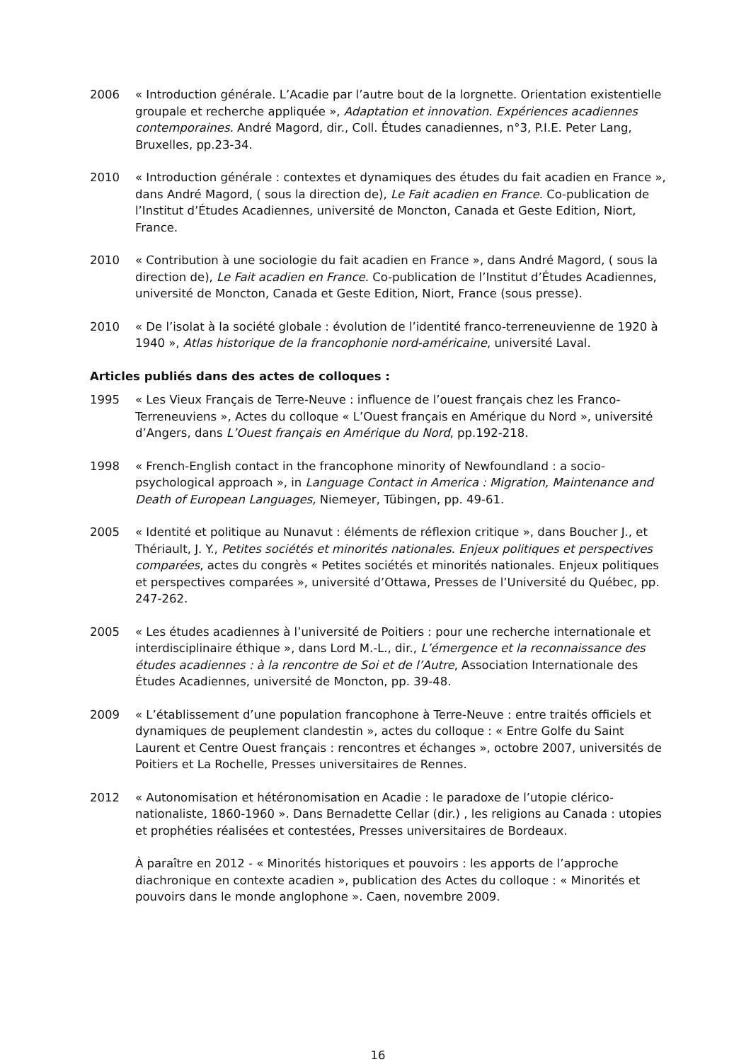2006 « Introduction générale. L’Acadie par l’autre bout de la lorgnette. Orientation existentielle groupale et recherche appliquée », Adaptation et innovation. Expériences acadiennes contemporaines. André Magord, dir., Coll. Études canadiennes, n°3, P.I.E. Peter Lang, Bruxelles, pp.23-34.
2010 « Introduction générale : contextes et dynamiques des études du fait acadien en France », dans André Magord, ( sous la direction de), Le Fait acadien en France. Co-publication de l’Institut d’Études Acadiennes, université de Moncton, Canada et Geste Edition, Niort, France.
2010 « Contribution à une sociologie du fait acadien en France », dans André Magord, ( sous la direction de), Le Fait acadien en France. Co-publication de l’Institut d’Études Acadiennes, université de Moncton, Canada et Geste Edition, Niort, France (sous presse).
2010 « De l’isolat à la société globale : évolution de l’identité franco-terreneuvienne de 1920 à 1940 », Atlas historique de la francophonie nord-américaine, université Laval.
Articles publiés dans des actes de colloques :
1995 « Les Vieux Français de Terre-Neuve : influence de l’ouest français chez les Franco-Terreneuviens », Actes du colloque « L’Ouest français en Amérique du Nord », université d’Angers, dans L’Ouest français en Amérique du Nord, pp.192-218.
1998 « French-English contact in the francophone minority of Newfoundland : a socio-psychological approach », in Language Contact in America : Migration, Maintenance and Death of European Languages, Niemeyer, Tübingen, pp. 49-61.
2005 « Identité et politique au Nunavut : éléments de réflexion critique », dans Boucher J., et Thériault, J. Y., Petites sociétés et minorités nationales. Enjeux politiques et perspectives comparées, actes du congrès « Petites sociétés et minorités nationales. Enjeux politiques et perspectives comparées », université d’Ottawa, Presses de l’Université du Québec, pp. 247-262.
2005 « Les études acadiennes à l’université de Poitiers : pour une recherche internationale et interdisciplinaire éthique », dans Lord M.-L., dir., L’émergence et la reconnaissance des études acadiennes : à la rencontre de Soi et de l’Autre, Association Internationale des Études Acadiennes, université de Moncton, pp. 39-48.
2009 « L’établissement d’une population francophone à Terre-Neuve : entre traités officiels et dynamiques de peuplement clandestin », actes du colloque : « Entre Golfe du Saint Laurent et Centre Ouest français : rencontres et échanges », octobre 2007, universités de Poitiers et La Rochelle, Presses universitaires de Rennes.
2012 « Autonomisation et hétéronomisation en Acadie : le paradoxe de l’utopie clérico-nationaliste, 1860-1960 ». Dans Bernadette Cellar (dir.) , les religions au Canada : utopies et prophéties réalisées et contestées, Presses universitaires de Bordeaux.
À paraître en 2012 - « Minorités historiques et pouvoirs : les apports de l’approche diachronique en contexte acadien », publication des Actes du colloque : « Minorités et pouvoirs dans le monde anglophone ». Caen, novembre 2009.
16